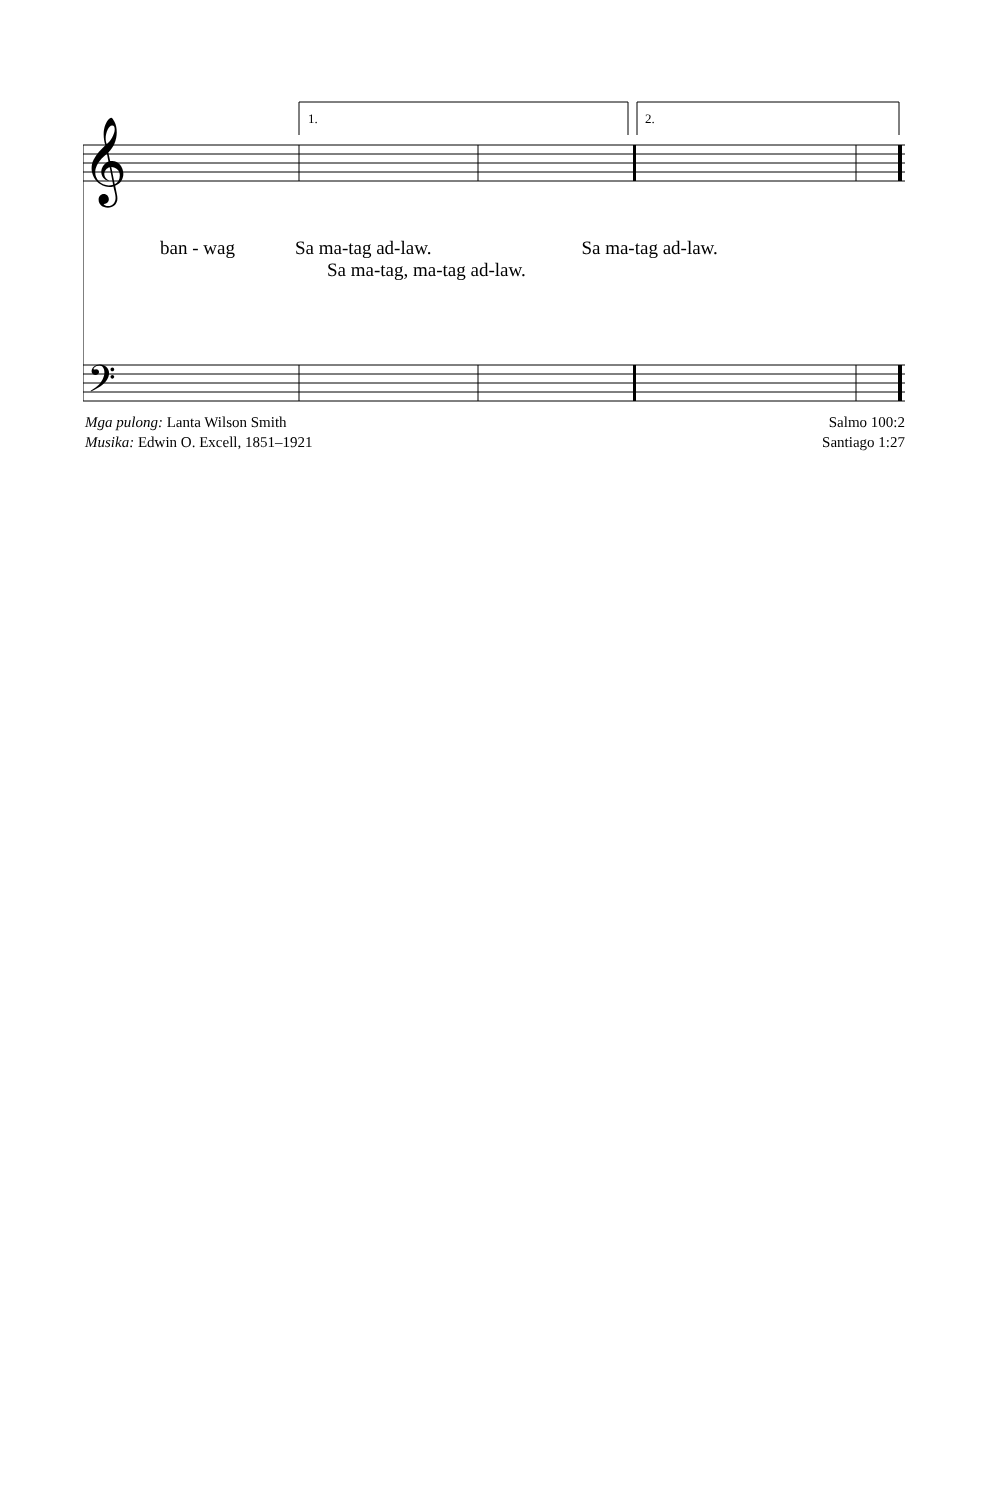1.
2.
𝄞
𝄢
ban - wag Sa ma-tag ad-law. Sa ma-tag ad-law.
Sa ma-tag, ma-tag ad-law.
Mga pulong: Lanta Wilson Smith
Musika: Edwin O. Excell, 1851–1921
Salmo 100:2
Santiago 1:27